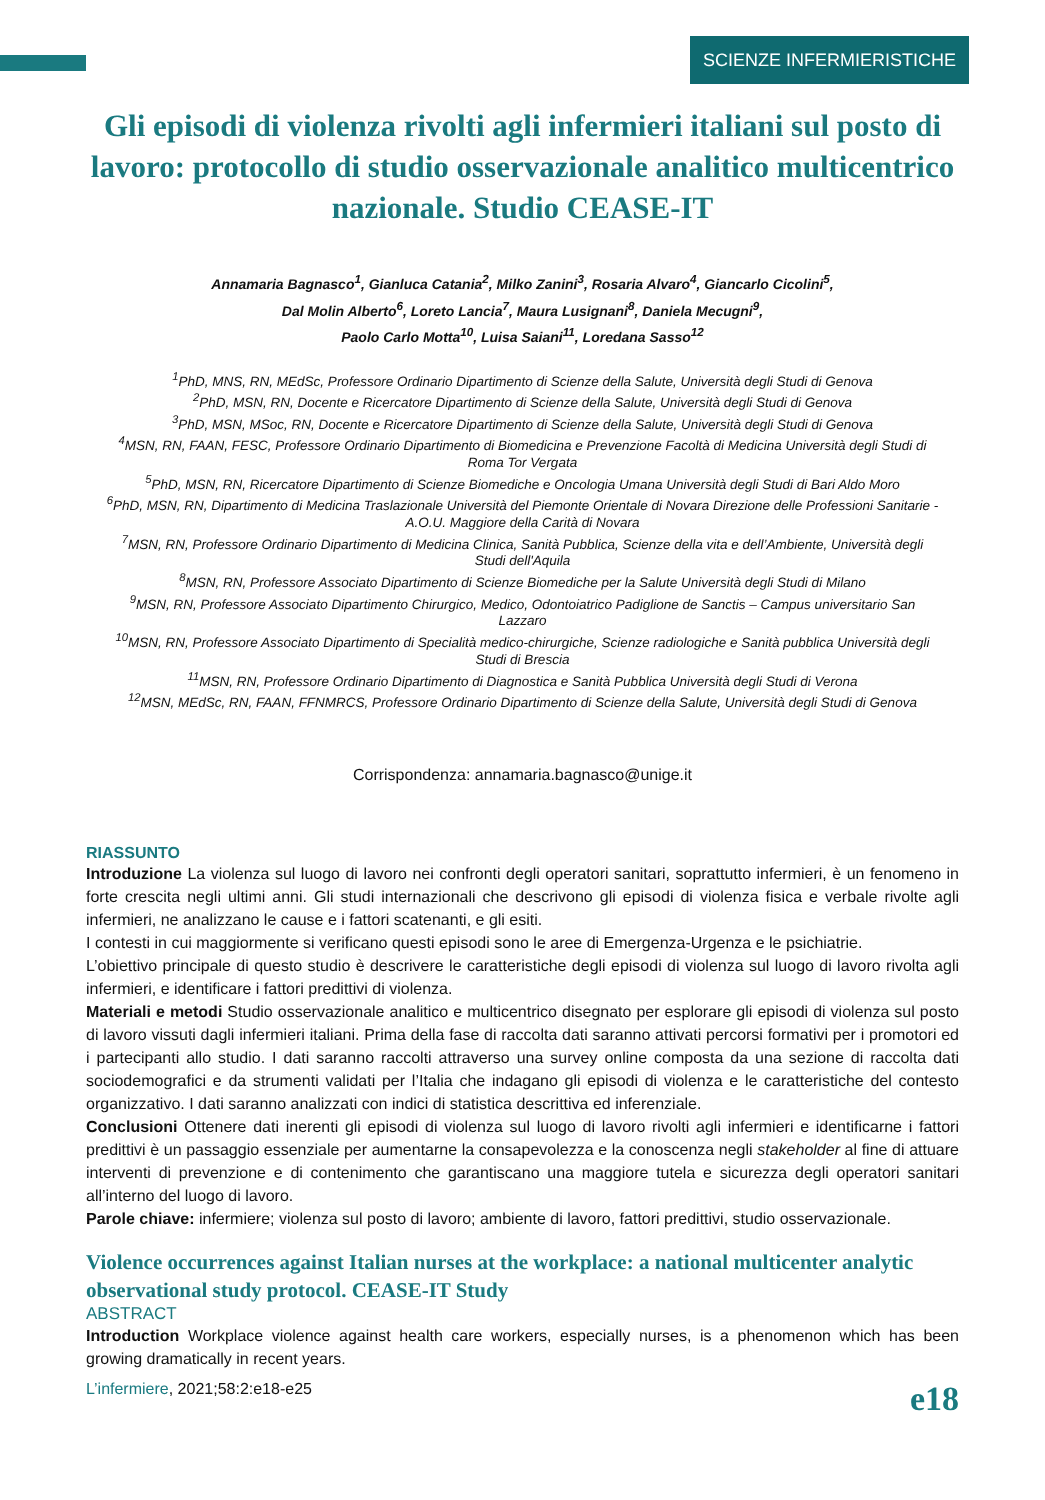SCIENZE INFERMIERISTICHE
Gli episodi di violenza rivolti agli infermieri italiani sul posto di lavoro: protocollo di studio osservazionale analitico multicentrico nazionale. Studio CEASE-IT
Annamaria Bagnasco<sup>1</sup>, Gianluca Catania<sup>2</sup>, Milko Zanini<sup>3</sup>, Rosaria Alvaro<sup>4</sup>, Giancarlo Cicolini<sup>5</sup>,
Dal Molin Alberto<sup>6</sup>, Loreto Lancia<sup>7</sup>, Maura Lusignani<sup>8</sup>, Daniela Mecugni<sup>9</sup>,
Paolo Carlo Motta<sup>10</sup>, Luisa Saiani<sup>11</sup>, Loredana Sasso<sup>12</sup>
<sup>1</sup> PhD, MNS, RN, MEdSc, Professore Ordinario Dipartimento di Scienze della Salute, Università degli Studi di Genova
<sup>2</sup> PhD, MSN, RN, Docente e Ricercatore Dipartimento di Scienze della Salute, Università degli Studi di Genova
<sup>3</sup> PhD, MSN, MSoc, RN, Docente e Ricercatore Dipartimento di Scienze della Salute, Università degli Studi di Genova
<sup>4</sup> MSN, RN, FAAN, FESC, Professore Ordinario Dipartimento di Biomedicina e Prevenzione Facoltà di Medicina Università degli Studi di Roma Tor Vergata
<sup>5</sup> PhD, MSN, RN, Ricercatore Dipartimento di Scienze Biomediche e Oncologia Umana Università degli Studi di Bari Aldo Moro
<sup>6</sup> PhD, MSN, RN, Dipartimento di Medicina Traslazionale Università del Piemonte Orientale di Novara Direzione delle Professioni Sanitarie - A.O.U. Maggiore della Carità di Novara
<sup>7</sup> MSN, RN, Professore Ordinario Dipartimento di Medicina Clinica, Sanità Pubblica, Scienze della vita e dell’Ambiente, Università degli Studi dell'Aquila
<sup>8</sup> MSN, RN, Professore Associato Dipartimento di Scienze Biomediche per la Salute Università degli Studi di Milano
<sup>9</sup> MSN, RN, Professore Associato Dipartimento Chirurgico, Medico, Odontoiatrico Padiglione de Sanctis – Campus universitario San Lazzaro
<sup>10</sup> MSN, RN, Professore Associato Dipartimento di Specialità medico-chirurgiche, Scienze radiologiche e Sanità pubblica Università degli Studi di Brescia
<sup>11</sup> MSN, RN, Professore Ordinario Dipartimento di Diagnostica e Sanità Pubblica Università degli Studi di Verona
<sup>12</sup> MSN, MEdSc, RN, FAAN, FFNMRCS, Professore Ordinario Dipartimento di Scienze della Salute, Università degli Studi di Genova
Corrispondenza: annamaria.bagnasco@unige.it
RIASSUNTO
Introduzione La violenza sul luogo di lavoro nei confronti degli operatori sanitari, soprattutto infermieri, è un fenomeno in forte crescita negli ultimi anni. Gli studi internazionali che descrivono gli episodi di violenza fisica e verbale rivolte agli infermieri, ne analizzano le cause e i fattori scatenanti, e gli esiti.
I contesti in cui maggiormente si verificano questi episodi sono le aree di Emergenza-Urgenza e le psichiatrie.
L’obiettivo principale di questo studio è descrivere le caratteristiche degli episodi di violenza sul luogo di lavoro rivolta agli infermieri, e identificare i fattori predittivi di violenza.
Materiali e metodi Studio osservazionale analitico e multicentrico disegnato per esplorare gli episodi di violenza sul posto di lavoro vissuti dagli infermieri italiani. Prima della fase di raccolta dati saranno attivati percorsi formativi per i promotori ed i partecipanti allo studio. I dati saranno raccolti attraverso una survey online composta da una sezione di raccolta dati sociodemografici e da strumenti validati per l’Italia che indagano gli episodi di violenza e le caratteristiche del contesto organizzativo. I dati saranno analizzati con indici di statistica descrittiva ed inferenziale.
Conclusioni Ottenere dati inerenti gli episodi di violenza sul luogo di lavoro rivolti agli infermieri e identificarne i fattori predittivi è un passaggio essenziale per aumentarne la consapevolezza e la conoscenza negli stakeholder al fine di attuare interventi di prevenzione e di contenimento che garantiscano una maggiore tutela e sicurezza degli operatori sanitari all’interno del luogo di lavoro.
Parole chiave: infermiere; violenza sul posto di lavoro; ambiente di lavoro, fattori predittivi, studio osservazionale.
Violence occurrences against Italian nurses at the workplace: a national multicenter analytic observational study protocol. CEASE-IT Study
ABSTRACT
Introduction Workplace violence against health care workers, especially nurses, is a phenomenon which has been growing dramatically in recent years.
L’infermiere, 2021;58:2:e18-e25 e18